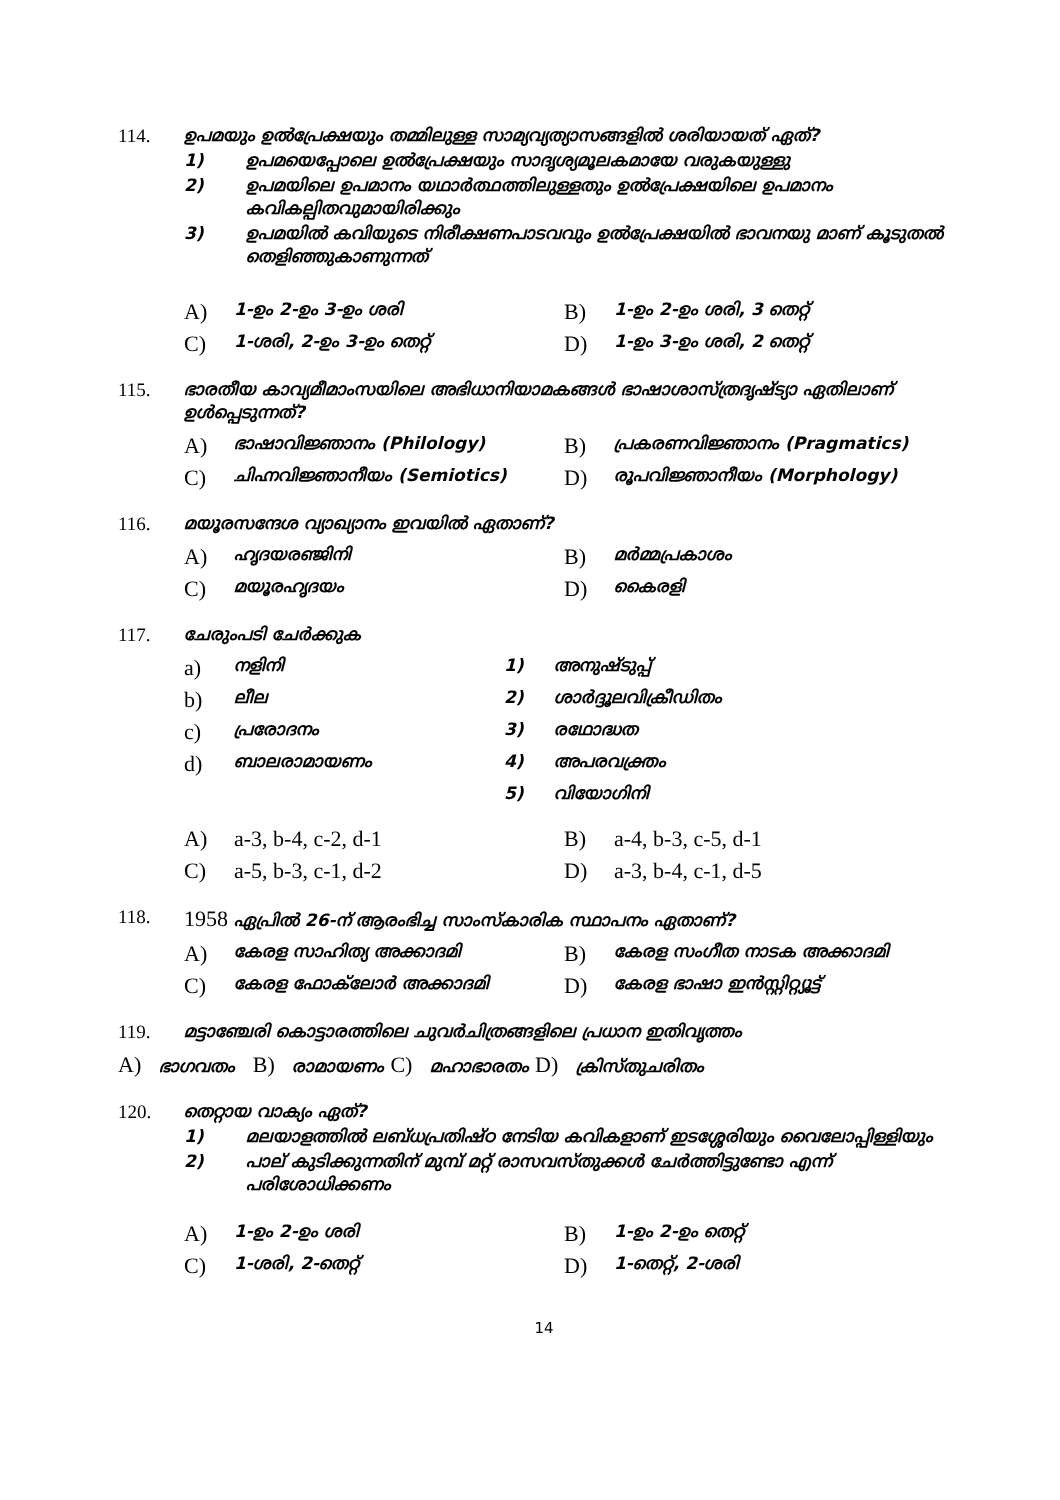114. ഉപമയും ഉൽപ്രേക്ഷയും തമ്മിലുള്ള സാമ്യവ്യത്യാസങ്ങളിൽ ശരിയായത് ഏത്?
1) ഉപമയെപ്പോലെ ഉൽപ്രേക്ഷയും സാദൃശ്യമൂലകമായേ വരുകയുള്ളു
2) ഉപമയിലെ ഉപമാനം യഥാർത്ഥത്തിലുള്ളതും ഉൽപ്രേക്ഷയിലെ ഉപമാനം കവികല്പിതവുമായിരിക്കും
3) ഉപമയിൽ കവിയുടെ നിരീക്ഷണപാടവവും ഉൽപ്രേക്ഷയിൽ ഭാവനയു മാണ് കൂടുതൽ തെളിഞ്ഞുകാണുന്നത്
A) 1-ഉം 2-ഉം 3-ഉം ശരി B) 1-ഉം 2-ഉം ശരി, 3 തെറ്റ് C) 1-ശരി, 2-ഉം 3-ഉം തെറ്റ് D) 1-ഉം 3-ഉം ശരി, 2 തെറ്റ്
115. ഭാരതീയ കാവ്യമീമാംസയിലെ അഭിധാനിയാമകങ്ങൾ ഭാഷാശാസ്ത്രദൃഷ്ട്യാ ഏതിലാണ് ഉൾപ്പെടുന്നത്?
A) ഭാഷാവിജ്ഞാനം (Philology) B) പ്രകരണവിജ്ഞാനം (Pragmatics) C) ചിഹ്നവിജ്ഞാനീയം (Semiotics) D) രൂപവിജ്ഞാനീയം (Morphology)
116. മയൂരസന്ദേശ വ്യാഖ്യാനം ഇവയിൽ ഏതാണ്?
A) ഹൃദയരഞ്ജിനി B) മർമ്മപ്രകാശം C) മയൂരഹൃദയം D) കൈരളി
117. ചേരുംപടി ചേർക്കുക
a) നളിനി 1) അനുഷ്ടുപ്പ് b) ലീല 2) ശാർദ്ദൂലവിക്രീഡിതം c) പ്രരോദനം 3) രഥോദ്ധത d) ബാലരാമായണം 4) അപരവക്ത്രം 5) വിയോഗിനി
A) a-3, b-4, c-2, d-1 B) a-4, b-3, c-5, d-1 C) a-5, b-3, c-1, d-2 D) a-3, b-4, c-1, d-5
118.
1958 ഏപ്രിൽ 26-ന് ആരംഭിച്ച സാംസ്കാരിക സ്ഥാപനം ഏതാണ്?
A) കേരള സാഹിത്യ അക്കാദമി B) കേരള സംഗീത നാടക അക്കാദമി C) കേരള ഫോക്‌ലോർ അക്കാദമി D) കേരള ഭാഷാ ഇൻസ്റ്റിറ്റ്യൂട്ട്
119. മട്ടാഞ്ചേരി കൊട്ടാരത്തിലെ ചുവർചിത്രങ്ങളിലെ പ്രധാന ഇതിവൃത്തം
A) ഭാഗവതം B) രാമായണം C) മഹാഭാരതം D) ക്രിസ്തുചരിതം
120. തെറ്റായ വാക്യം ഏത്?
1) മലയാളത്തിൽ ലബ്ധപ്രതിഷ്ഠ നേടിയ കവികളാണ് ഇടശ്ശേരിയും വൈലോപ്പിള്ളിയും
2) പാല് കുടിക്കുന്നതിന് മുമ്പ് മറ്റ് രാസവസ്തുക്കൾ ചേർത്തിട്ടുണ്ടോ എന്ന് പരിശോധിക്കണം
A) 1-ഉം 2-ഉം ശരി B) 1-ഉം 2-ഉം തെറ്റ് C) 1-ശരി, 2-തെറ്റ് D) 1-തെറ്റ്, 2-ശരി
14